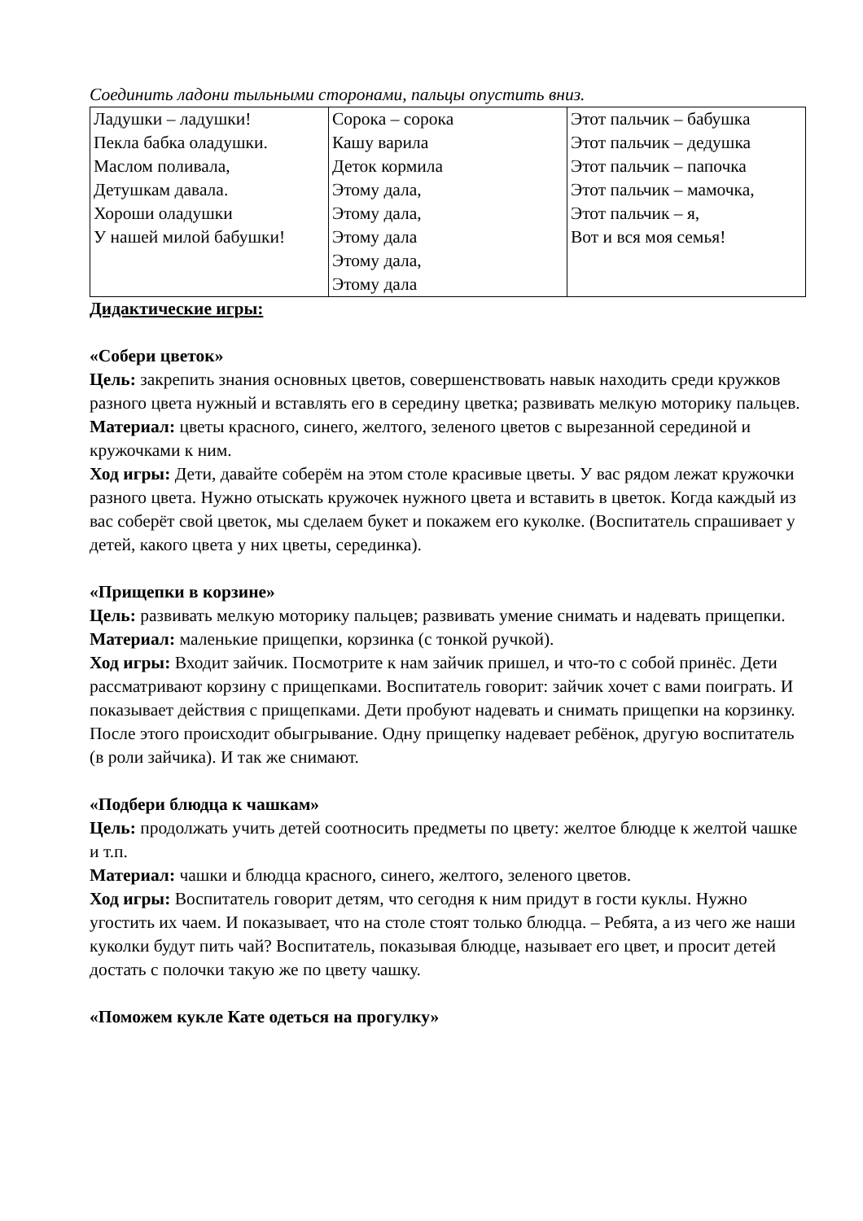Соединить ладони тыльными сторонами, пальцы опустить вниз.
| Ладушки – ладушки! Пекла бабка оладушки. Маслом поливала, Детушкам давала. Хороши оладушки У нашей милой бабушки! | Сорока – сорока Кашу варила Деток кормила Этому дала, Этому дала, Этому дала Этому дала, Этому дала | Этот пальчик – бабушка Этот пальчик – дедушка Этот пальчик – папочка Этот пальчик – мамочка, Этот пальчик – я, Вот и вся моя семья! |
Дидактические игры:
«Собери цветок»
Цель: закрепить знания основных цветов, совершенствовать навык находить среди кружков разного цвета нужный и вставлять его в середину цветка; развивать мелкую моторику пальцев.
Материал: цветы красного, синего, желтого, зеленого цветов с вырезанной серединой и кружочками к ним.
Ход игры: Дети, давайте соберём на этом столе красивые цветы. У вас рядом лежат кружочки разного цвета. Нужно отыскать кружочек нужного цвета и вставить в цветок. Когда каждый из вас соберёт свой цветок, мы сделаем букет и покажем его куколке. (Воспитатель спрашивает у детей, какого цвета у них цветы, серединка).
«Прищепки в корзине»
Цель: развивать мелкую моторику пальцев; развивать умение снимать и надевать прищепки.
Материал: маленькие прищепки, корзинка (с тонкой ручкой).
Ход игры: Входит зайчик. Посмотрите к нам зайчик пришел, и что-то с собой принёс. Дети рассматривают корзину с прищепками. Воспитатель говорит: зайчик хочет с вами поиграть. И показывает действия с прищепками. Дети пробуют надевать и снимать прищепки на корзинку. После этого происходит обыгрывание. Одну прищепку надевает ребёнок, другую воспитатель (в роли зайчика). И так же снимают.
«Подбери блюдца к чашкам»
Цель: продолжать учить детей соотносить предметы по цвету: желтое блюдце к желтой чашке и т.п.
Материал: чашки и блюдца красного, синего, желтого, зеленого цветов.
Ход игры: Воспитатель говорит детям, что сегодня к ним придут в гости куклы. Нужно угостить их чаем. И показывает, что на столе стоят только блюдца. – Ребята, а из чего же наши куколки будут пить чай? Воспитатель, показывая блюдце, называет его цвет, и просит детей достать с полочки такую же по цвету чашку.
«Поможем кукле Кате одеться на прогулку»